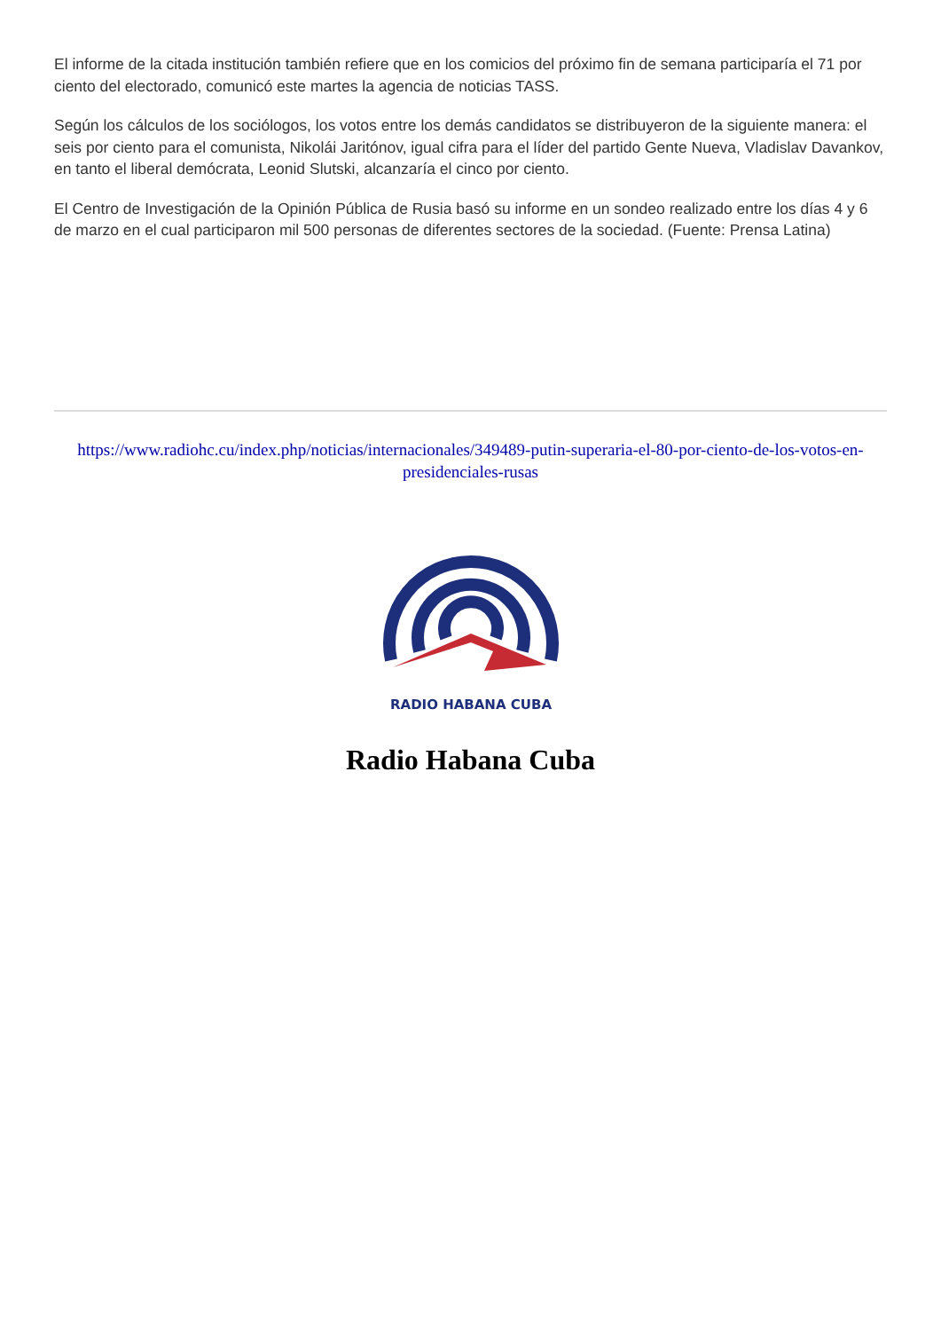El informe de la citada institución también refiere que en los comicios del próximo fin de semana participaría el 71 por ciento del electorado, comunicó este martes la agencia de noticias TASS.
Según los cálculos de los sociólogos, los votos entre los demás candidatos se distribuyeron de la siguiente manera: el seis por ciento para el comunista, Nikolái Jaritónov, igual cifra para el líder del partido Gente Nueva, Vladislav Davankov, en tanto el liberal demócrata, Leonid Slutski, alcanzaría el cinco por ciento.
El Centro de Investigación de la Opinión Pública de Rusia basó su informe en un sondeo realizado entre los días 4 y 6 de marzo en el cual participaron mil 500 personas de diferentes sectores de la sociedad. (Fuente: Prensa Latina)
https://www.radiohc.cu/index.php/noticias/internacionales/349489-putin-superaria-el-80-por-ciento-de-los-votos-en-presidenciales-rusas
RADIO HABANA CUBA
Radio Habana Cuba